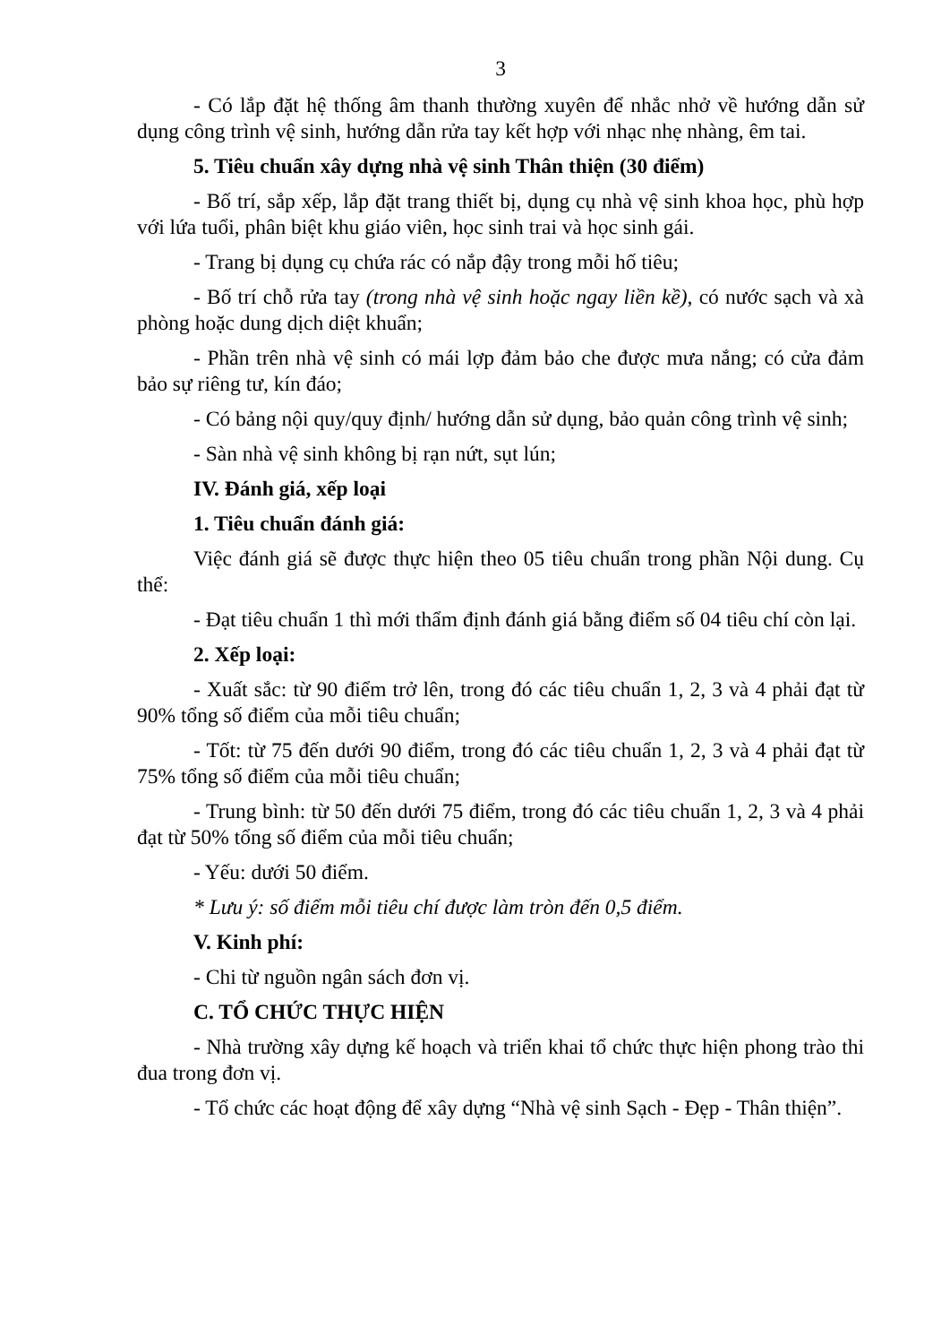3
- Có lắp đặt hệ thống âm thanh thường xuyên để nhắc nhở về hướng dẫn sử dụng công trình vệ sinh, hướng dẫn rửa tay kết hợp với nhạc nhẹ nhàng, êm tai.
5. Tiêu chuẩn xây dựng nhà vệ sinh Thân thiện (30 điểm)
- Bố trí, sắp xếp, lắp đặt trang thiết bị, dụng cụ nhà vệ sinh khoa học, phù hợp với lứa tuổi, phân biệt khu giáo viên, học sinh trai và học sinh gái.
- Trang bị dụng cụ chứa rác có nắp đậy trong mỗi hố tiêu;
- Bố trí chỗ rửa tay (trong nhà vệ sinh hoặc ngay liền kề), có nước sạch và xà phòng hoặc dung dịch diệt khuẩn;
- Phần trên nhà vệ sinh có mái lợp đảm bảo che được mưa nắng; có cửa đảm bảo sự riêng tư, kín đáo;
- Có bảng nội quy/quy định/ hướng dẫn sử dụng, bảo quản công trình vệ sinh;
- Sàn nhà vệ sinh không bị rạn nứt, sụt lún;
IV. Đánh giá, xếp loại
1. Tiêu chuẩn đánh giá:
Việc đánh giá sẽ được thực hiện theo 05 tiêu chuẩn trong phần Nội dung. Cụ thể:
- Đạt tiêu chuẩn 1 thì mới thẩm định đánh giá bằng điểm số 04 tiêu chí còn lại.
2. Xếp loại:
- Xuất sắc: từ 90 điểm trở lên, trong đó các tiêu chuẩn 1, 2, 3 và 4 phải đạt từ 90% tổng số điểm của mỗi tiêu chuẩn;
- Tốt: từ 75 đến dưới 90 điểm, trong đó các tiêu chuẩn 1, 2, 3 và 4 phải đạt từ 75% tổng số điểm của mỗi tiêu chuẩn;
- Trung bình: từ 50 đến dưới 75 điểm, trong đó các tiêu chuẩn 1, 2, 3 và 4 phải đạt từ 50% tổng số điểm của mỗi tiêu chuẩn;
- Yếu: dưới 50 điểm.
* Lưu ý: số điểm mỗi tiêu chí được làm tròn đến 0,5 điểm.
V. Kinh phí:
- Chi từ nguồn ngân sách đơn vị.
C. TỔ CHỨC THỰC HIỆN
- Nhà trường xây dựng kế hoạch và triển khai tổ chức thực hiện phong trào thi đua trong đơn vị.
- Tổ chức các hoạt động để xây dựng “Nhà vệ sinh Sạch - Đẹp - Thân thiện”.